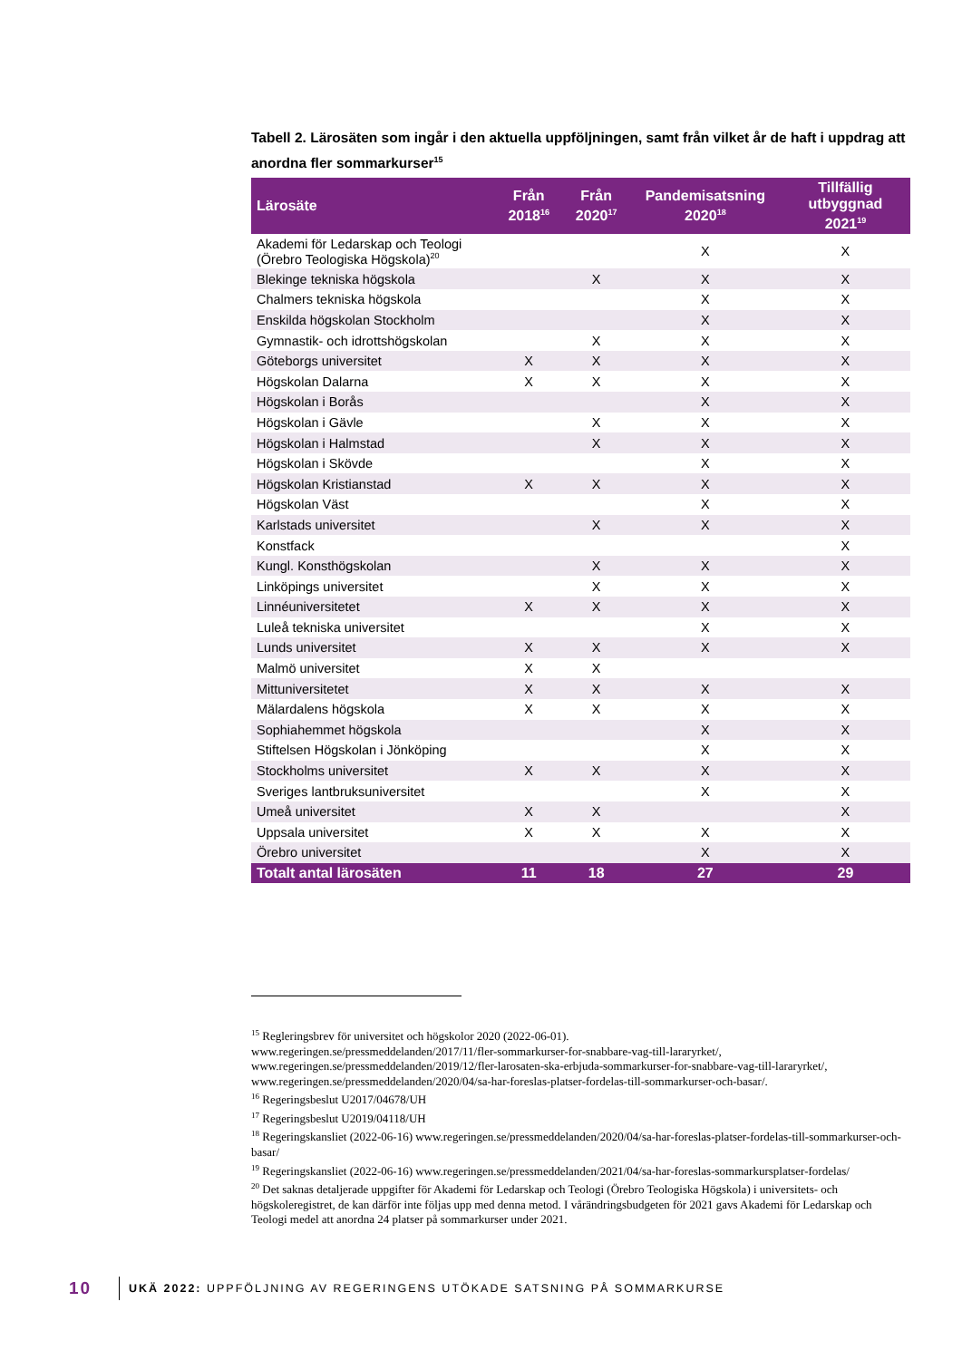Tabell 2. Lärosäten som ingår i den aktuella uppföljningen, samt från vilket år de haft i uppdrag att anordna fler sommarkurser<sup>15</sup>
| Lärosäte | Från 2018<sup>16</sup> | Från 2020<sup>17</sup> | Pandemisatsning 2020<sup>18</sup> | Tillfällig utbyggnad 2021<sup>19</sup> |
| --- | --- | --- | --- | --- |
| Akademi för Ledarskap och Teologi (Örebro Teologiska Högskola)<sup>20</sup> | | | X | X |
| Blekinge tekniska högskola | | X | X | X |
| Chalmers tekniska högskola | | | X | X |
| Enskilda högskolan Stockholm | | | X | X |
| Gymnastik- och idrottshögskolan | | X | X | X |
| Göteborgs universitet | X | X | X | X |
| Högskolan Dalarna | X | X | X | X |
| Högskolan i Borås | | | X | X |
| Högskolan i Gävle | | X | X | X |
| Högskolan i Halmstad | | X | X | X |
| Högskolan i Skövde | | | X | X |
| Högskolan Kristianstad | X | X | X | X |
| Högskolan Väst | | | X | X |
| Karlstads universitet | | X | X | X |
| Konstfack | | | | X |
| Kungl. Konsthögskolan | | X | X | X |
| Linköpings universitet | | X | X | X |
| Linnéuniversitetet | X | X | X | X |
| Luleå tekniska universitet | | | X | X |
| Lunds universitet | X | X | X | X |
| Malmö universitet | X | X | | |
| Mittuniversitetet | X | X | X | X |
| Mälardalens högskola | X | X | X | X |
| Sophiahemmet högskola | | | X | X |
| Stiftelsen Högskolan i Jönköping | | | X | X |
| Stockholms universitet | X | X | X | X |
| Sveriges lantbruksuniversitet | | | X | X |
| Umeå universitet | X | X | | X |
| Uppsala universitet | X | X | X | X |
| Örebro universitet | | | X | X |
| Totalt antal lärosäten | 11 | 18 | 27 | 29 |
<sup>15</sup> Regleringsbrev för universitet och högskolor 2020 (2022-06-01).
www.regeringen.se/pressmeddelanden/2017/11/fler-sommarkurser-for-snabbare-vag-till-lararyrket/,
www.regeringen.se/pressmeddelanden/2019/12/fler-larosaten-ska-erbjuda-sommarkurser-for-snabbare-vag-till-lararyrket/,
www.regeringen.se/pressmeddelanden/2020/04/sa-har-foreslas-platser-fordelas-till-sommarkurser-och-basar/.
<sup>16</sup> Regeringsbeslut U2017/04678/UH
<sup>17</sup> Regeringsbeslut U2019/04118/UH
<sup>18</sup> Regeringskansliet (2022-06-16) www.regeringen.se/pressmeddelanden/2020/04/sa-har-foreslas-platser-fordelas-till-sommarkurser-och-basar/
<sup>19</sup> Regeringskansliet (2022-06-16) www.regeringen.se/pressmeddelanden/2021/04/sa-har-foreslas-sommarkursplatser-fordelas/
<sup>20</sup> Det saknas detaljerade uppgifter för Akademi för Ledarskap och Teologi (Örebro Teologiska Högskola) i universitets- och högskoleregistret, de kan därför inte följas upp med denna metod. I vårändringsbudgeten för 2021 gavs Akademi för Ledarskap och Teologi medel att anordna 24 platser på sommarkurser under 2021.
10 UKÄ 2022: UPPFÖLJNING AV REGERINGENS UTÖKADE SATSNING PÅ SOMMARKURSE